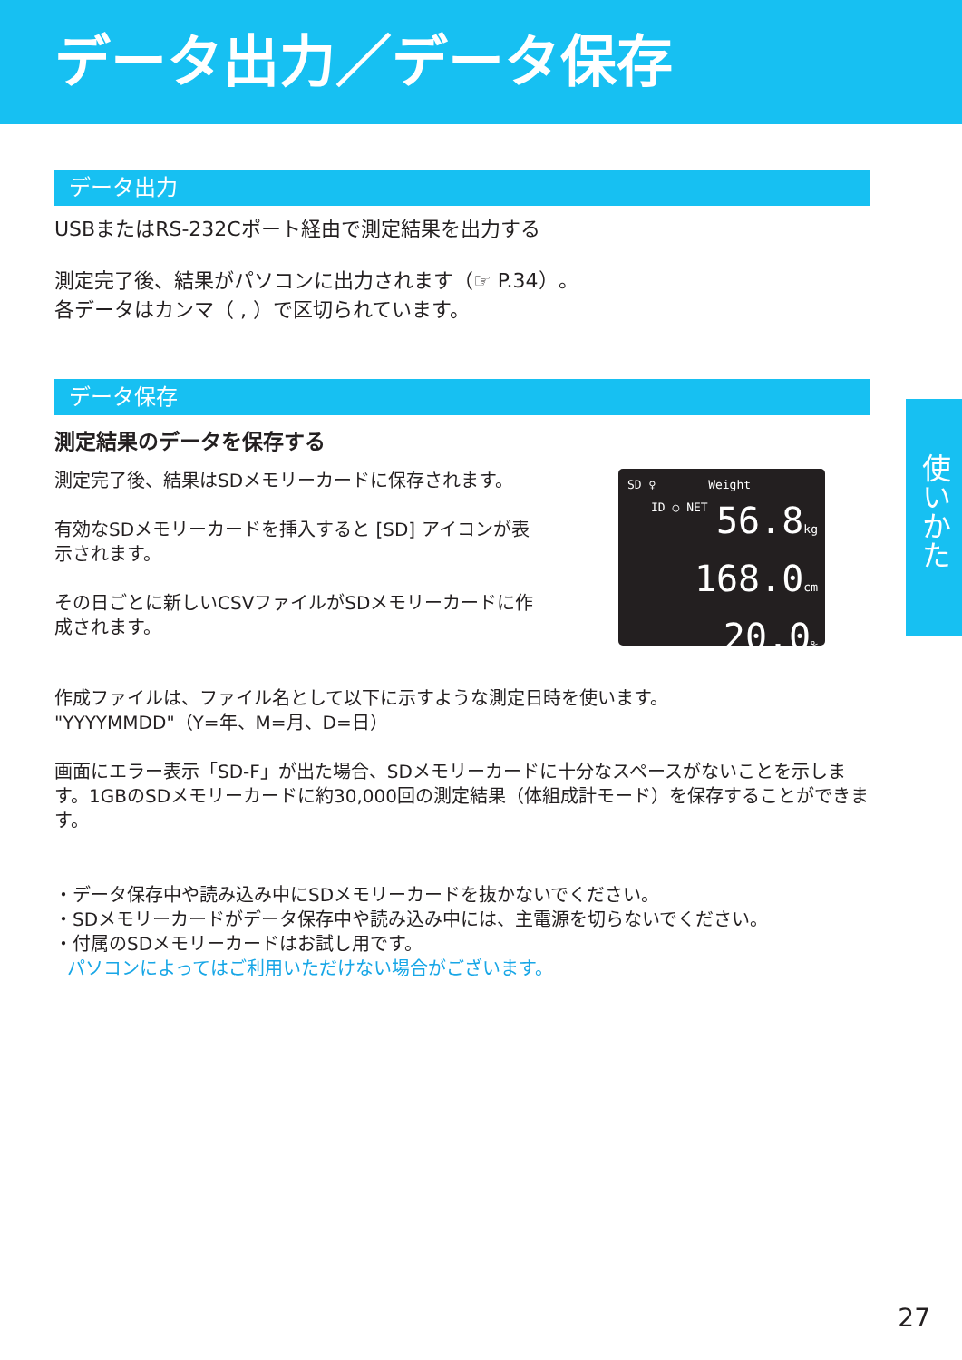データ出力／データ保存
データ出力
USBまたはRS-232Cポート経由で測定結果を出力する
測定完了後、結果がパソコンに出力されます（☞ P.34）。
各データはカンマ（ , ）で区切られています。
データ保存
測定結果のデータを保存する
測定完了後、結果はSDメモリーカードに保存されます。
有効なSDメモリーカードを挿入すると [SD] アイコンが表示されます。
その日ごとに新しいCSVファイルがSDメモリーカードに作成されます。
SD ♀ Weight
ID ○ NET
56.8kg
168.0cm
20.0%
作成ファイルは、ファイル名として以下に示すような測定日時を使います。
"YYYYMMDD"（Y=年、M=月、D=日）
画面にエラー表示「SD-F」が出た場合、SDメモリーカードに十分なスペースがないことを示します。1GBのSDメモリーカードに約30,000回の測定結果（体組成計モード）を保存することができます。
・データ保存中や読み込み中にSDメモリーカードを抜かないでください。
・SDメモリーカードがデータ保存中や読み込み中には、主電源を切らないでください。
・付属のSDメモリーカードはお試し用です。
パソコンによってはご利用いただけない場合がございます。
使いかた
27